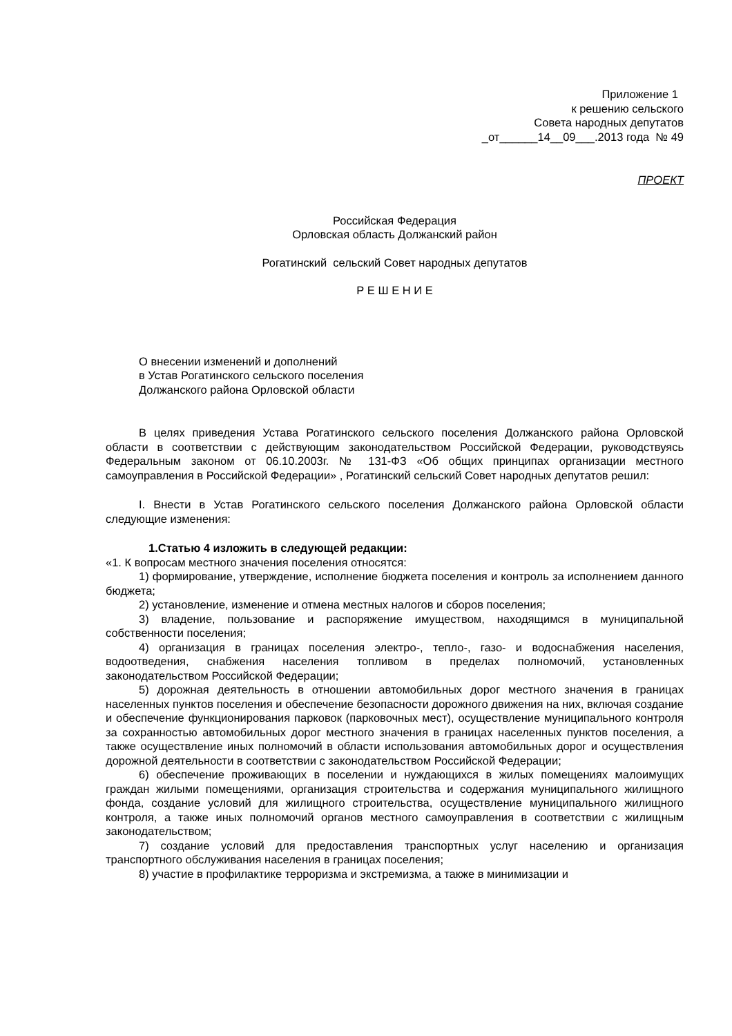Приложение 1
к решению сельского
Совета народных депутатов
_от______14__09___.2013 года № 49
ПРОЕКТ
Российская Федерация
Орловская область Должанский район
Рогатинский сельский Совет народных депутатов
Р Е Ш Е Н И Е
О внесении изменений и дополнений
в Устав Рогатинского сельского поселения
Должанского района Орловской области
В целях приведения Устава Рогатинского сельского поселения Должанского района Орловской области в соответствии с действующим законодательством Российской Федерации, руководствуясь Федеральным законом от 06.10.2003г. № 131-ФЗ «Об общих принципах организации местного самоуправления в Российской Федерации» , Рогатинский сельский Совет народных депутатов решил:
I. Внести в Устав Рогатинского сельского поселения Должанского района Орловской области следующие изменения:
1.Статью 4 изложить в следующей редакции:
«1. К вопросам местного значения поселения относятся:
1) формирование, утверждение, исполнение бюджета поселения и контроль за исполнением данного бюджета;
2) установление, изменение и отмена местных налогов и сборов поселения;
3) владение, пользование и распоряжение имуществом, находящимся в муниципальной собственности поселения;
4) организация в границах поселения электро-, тепло-, газо- и водоснабжения населения, водоотведения, снабжения населения топливом в пределах полномочий, установленных законодательством Российской Федерации;
5) дорожная деятельность в отношении автомобильных дорог местного значения в границах населенных пунктов поселения и обеспечение безопасности дорожного движения на них, включая создание и обеспечение функционирования парковок (парковочных мест), осуществление муниципального контроля за сохранностью автомобильных дорог местного значения в границах населенных пунктов поселения, а также осуществление иных полномочий в области использования автомобильных дорог и осуществления дорожной деятельности в соответствии с законодательством Российской Федерации;
6) обеспечение проживающих в поселении и нуждающихся в жилых помещениях малоимущих граждан жилыми помещениями, организация строительства и содержания муниципального жилищного фонда, создание условий для жилищного строительства, осуществление муниципального жилищного контроля, а также иных полномочий органов местного самоуправления в соответствии с жилищным законодательством;
7) создание условий для предоставления транспортных услуг населению и организация транспортного обслуживания населения в границах поселения;
8) участие в профилактике терроризма и экстремизма, а также в минимизации и